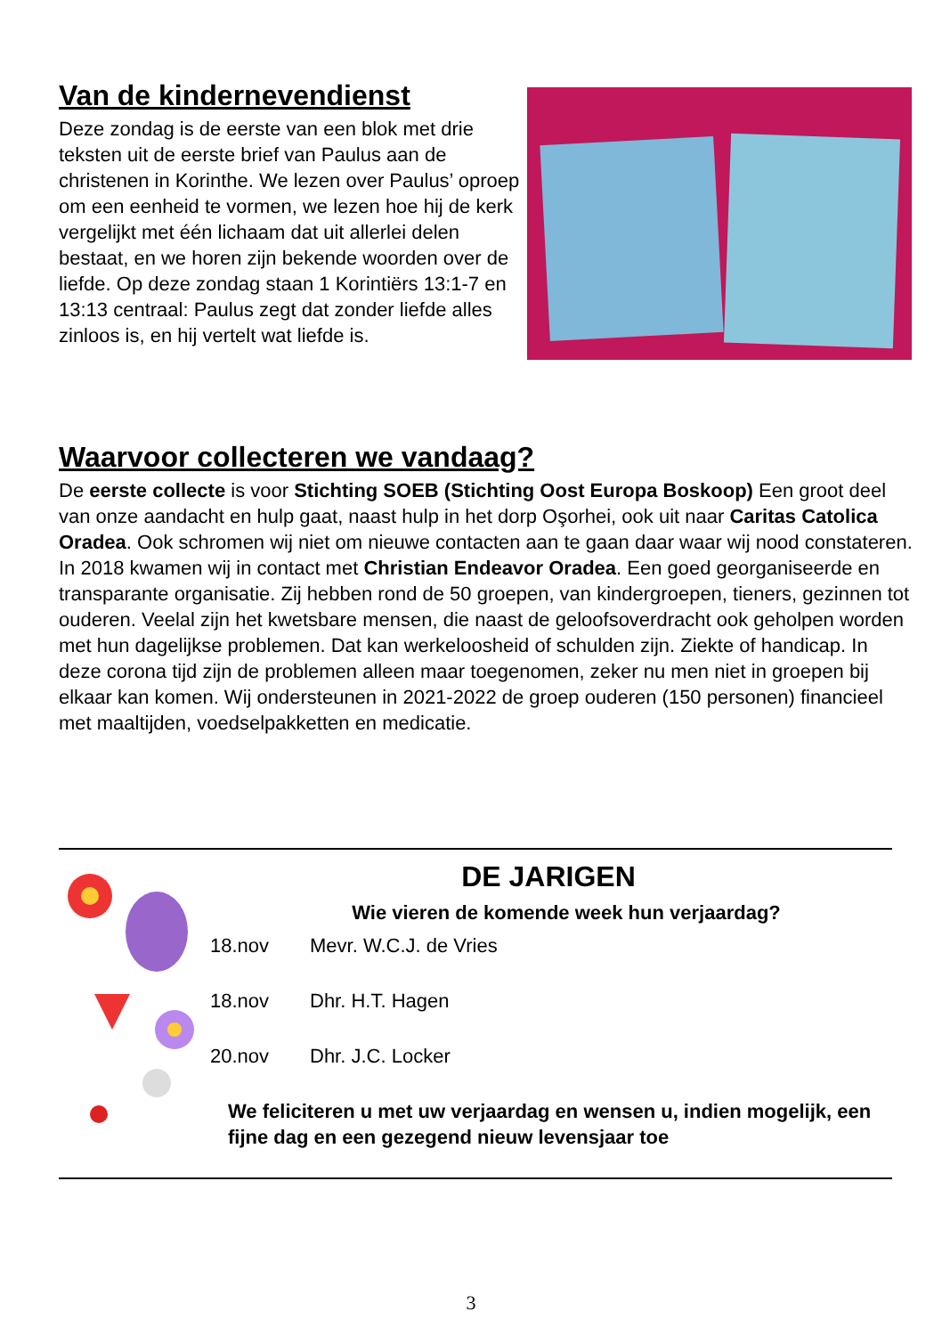Van de kindernevendienst
Deze zondag is de eerste van een blok met drie teksten uit de eerste brief van Paulus aan de christenen in Korinthe. We lezen over Paulus’ oproep om een eenheid te vormen, we lezen hoe hij de kerk vergelijkt met één lichaam dat uit allerlei delen bestaat, en we horen zijn bekende woorden over de liefde. Op deze zondag staan 1 Korintiërs 13:1-7 en 13:13 centraal: Paulus zegt dat zonder liefde alles zinloos is, en hij vertelt wat liefde is.
Waarvoor collecteren we vandaag?
De eerste collecte is voor Stichting SOEB (Stichting Oost Europa Boskoop) Een groot deel van onze aandacht en hulp gaat, naast hulp in het dorp Oşorhei, ook uit naar Caritas Catolica Oradea. Ook schromen wij niet om nieuwe contacten aan te gaan daar waar wij nood constateren. In 2018 kwamen wij in contact met Christian Endeavor Oradea. Een goed georganiseerde en transparante organisatie. Zij hebben rond de 50 groepen, van kindergroepen, tieners, gezinnen tot ouderen. Veelal zijn het kwetsbare mensen, die naast de geloofsoverdracht ook geholpen worden met hun dagelijkse problemen. Dat kan werkeloosheid of schulden zijn. Ziekte of handicap. In deze corona tijd zijn de problemen alleen maar toegenomen, zeker nu men niet in groepen bij elkaar kan komen. Wij ondersteunen in 2021-2022 de groep ouderen (150 personen) financieel met maaltijden, voedselpakketten en medicatie.
DE JARIGEN
Wie vieren de komende week hun verjaardag?
18.nov Mevr. W.C.J. de Vries
18.nov Dhr. H.T. Hagen
20.nov Dhr. J.C. Locker
We feliciteren u met uw verjaardag en wensen u, indien mogelijk, een fijne dag en een gezegend nieuw levensjaar toe
3